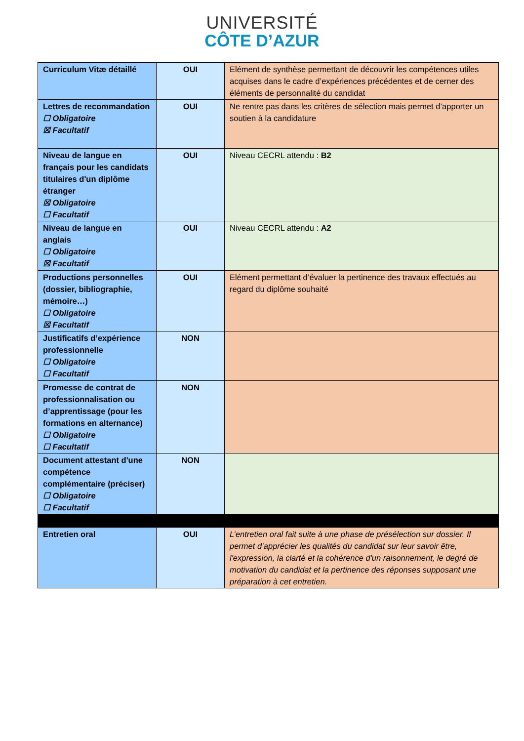UNIVERSITÉ
CÔTE D’AZUR
| Curriculum Vitæ détaillé | OUI | Elément de synthèse permettant de découvrir les compétences utiles acquises dans le cadre d’expériences précédentes et de cerner des éléments de personnalité du candidat |
| Lettres de recommandation ☐ Obligatoire ☒ Facultatif | OUI | Ne rentre pas dans les critères de sélection mais permet d’apporter un soutien à la candidature |
| Niveau de langue en français pour les candidats titulaires d'un diplôme étranger ☒ Obligatoire ☐ Facultatif | OUI | Niveau CECRL attendu : B2 |
| Niveau de langue en anglais ☐ Obligatoire ☒ Facultatif | OUI | Niveau CECRL attendu : A2 |
| Productions personnelles (dossier, bibliographie, mémoire…) ☐ Obligatoire ☒ Facultatif | OUI | Elément permettant d’évaluer la pertinence des travaux effectués au regard du diplôme souhaité |
| Justificatifs d’expérience professionnelle ☐ Obligatoire ☐ Facultatif | NON | |
| Promesse de contrat de professionnalisation ou d’apprentissage (pour les formations en alternance) ☐ Obligatoire ☐ Facultatif | NON | |
| Document attestant d'une compétence complémentaire (préciser) ☐ Obligatoire ☐ Facultatif | NON | |
| Entretien oral | OUI | L’entretien oral fait suite à une phase de présélection sur dossier. Il permet d’apprécier les qualités du candidat sur leur savoir être, l'expression, la clarté et la cohérence d'un raisonnement, le degré de motivation du candidat et la pertinence des réponses supposant une préparation à cet entretien. |